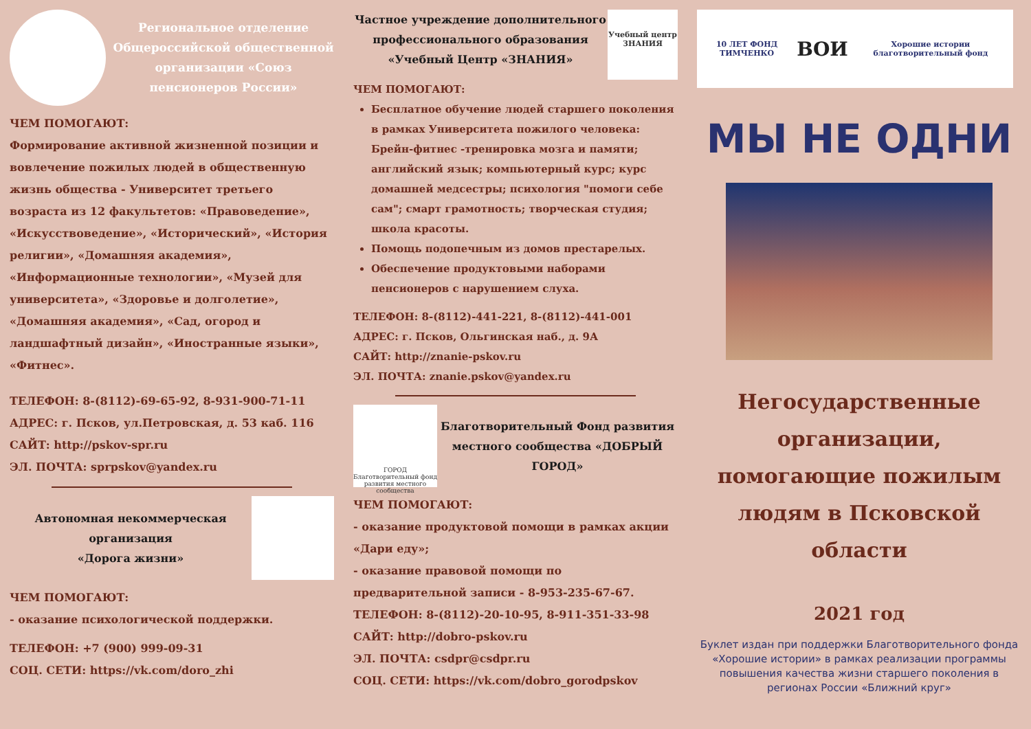Региональное отделение Общероссийской общественной организации «Союз пенсионеров России»
ЧЕМ ПОМОГАЮТ:
Формирование активной жизненной позиции и вовлечение пожилых людей в общественную жизнь общества - Университет третьего возраста из 12 факультетов: «Правоведение», «Искусствоведение», «Исторический», «История религии», «Домашняя академия», «Информационные технологии», «Музей для университета», «Здоровье и долголетие», «Домашняя академия», «Сад, огород и ландшафтный дизайн», «Иностранные языки», «Фитнес».
ТЕЛЕФОН: 8-(8112)-69-65-92, 8-931-900-71-11
АДРЕС: г. Псков, ул.Петровская, д. 53 каб. 116
САЙТ: http://pskov-spr.ru
ЭЛ. ПОЧТА: sprpskov@yandex.ru
Автономная некоммерческая организация
«Дорога жизни»
ЧЕМ ПОМОГАЮТ:
- оказание психологической поддержки.
ТЕЛЕФОН: +7 (900) 999-09-31
СОЦ. СЕТИ: https://vk.com/doro_zhi
Частное учреждение дополнительного профессионального образования
«Учебный Центр «ЗНАНИЯ»
Учебный центр ЗНАНИЯ
ЧЕМ ПОМОГАЮТ:
Бесплатное обучение людей старшего поколения в рамках Университета пожилого человека: Брейн-фитнес -тренировка мозга и памяти; английский язык; компьютерный курс; курс домашней медсестры; психология "помоги себе сам"; смарт грамотность; творческая студия; школа красоты.
Помощь подопечным из домов престарелых.
Обеспечение продуктовыми наборами пенсионеров с нарушением слуха.
ТЕЛЕФОН: 8-(8112)-441-221, 8-(8112)-441-001
АДРЕС: г. Псков, Ольгинская наб., д. 9А
САЙТ: http://znanie-pskov.ru
ЭЛ. ПОЧТА: znanie.pskov@yandex.ru
ГОРОД Благотворительный фонд развития местного сообщества
Благотворительный Фонд развития местного сообщества «ДОБРЫЙ ГОРОД»
ЧЕМ ПОМОГАЮТ:
- оказание продуктовой помощи в рамках акции «Дари еду»;
- оказание правовой помощи по предварительной записи - 8-953-235-67-67.
ТЕЛЕФОН: 8-(8112)-20-10-95, 8-911-351-33-98
САЙТ: http://dobro-pskov.ru
ЭЛ. ПОЧТА: csdpr@csdpr.ru
СОЦ. СЕТИ: https://vk.com/dobro_gorodpskov
10 ЛЕТ ФОНД ТИМЧЕНКО ВОИ Хорошие истории благотворительный фонд
МЫ НЕ ОДНИ
Негосударственные организации, помогающие пожилым людям в Псковской области
2021 год
Буклет издан при поддержки Благотворительного фонда «Хорошие истории» в рамках реализации программы повышения качества жизни старшего поколения в регионах России «Ближний круг»